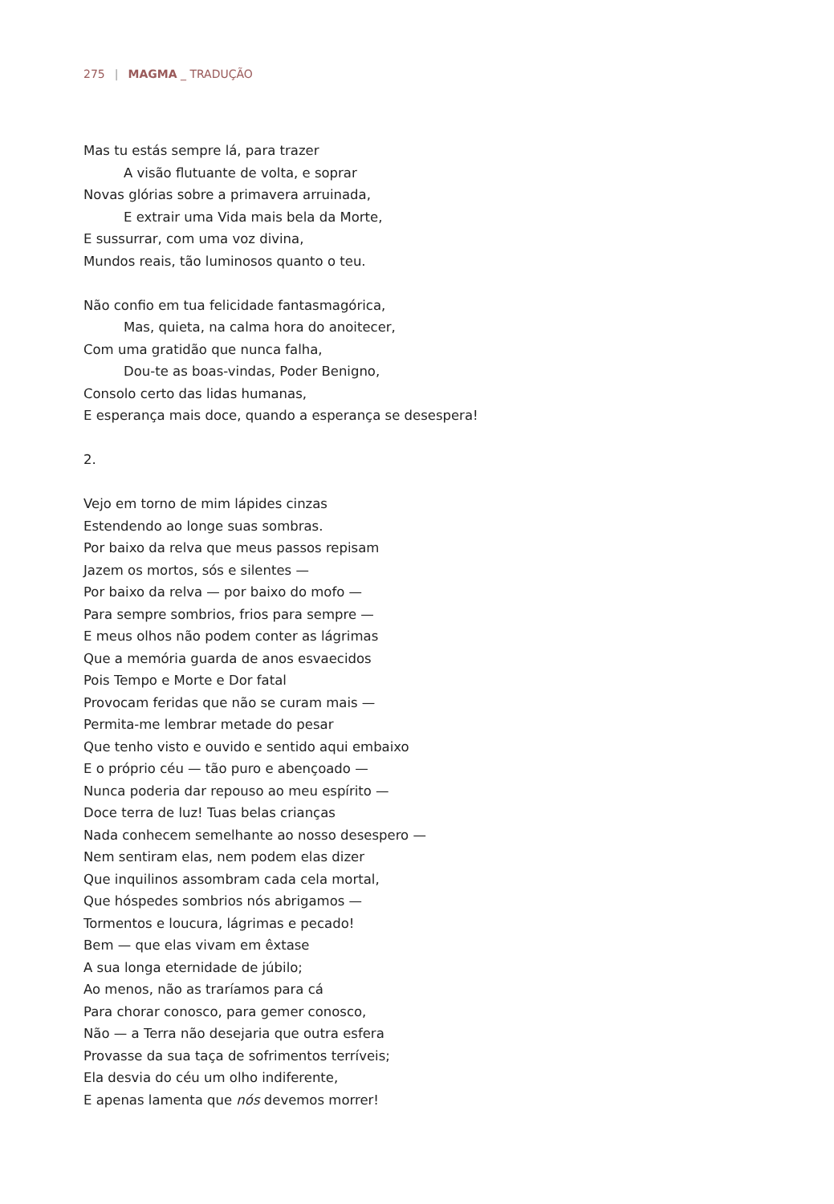275 | MAGMA _ TRADUÇÃO
Mas tu estás sempre lá, para trazer
A visão flutuante de volta, e soprar
Novas glórias sobre a primavera arruinada,
E extrair uma Vida mais bela da Morte,
E sussurrar, com uma voz divina,
Mundos reais, tão luminosos quanto o teu.
Não confio em tua felicidade fantasmagórica,
Mas, quieta, na calma hora do anoitecer,
Com uma gratidão que nunca falha,
Dou-te as boas-vindas, Poder Benigno,
Consolo certo das lidas humanas,
E esperança mais doce, quando a esperança se desespera!
2.
Vejo em torno de mim lápides cinzas
Estendendo ao longe suas sombras.
Por baixo da relva que meus passos repisam
Jazem os mortos, sós e silentes —
Por baixo da relva — por baixo do mofo —
Para sempre sombrios, frios para sempre —
E meus olhos não podem conter as lágrimas
Que a memória guarda de anos esvaecidos
Pois Tempo e Morte e Dor fatal
Provocam feridas que não se curam mais —
Permita-me lembrar metade do pesar
Que tenho visto e ouvido e sentido aqui embaixo
E o próprio céu — tão puro e abençoado —
Nunca poderia dar repouso ao meu espírito —
Doce terra de luz! Tuas belas crianças
Nada conhecem semelhante ao nosso desespero —
Nem sentiram elas, nem podem elas dizer
Que inquilinos assombram cada cela mortal,
Que hóspedes sombrios nós abrigamos —
Tormentos e loucura, lágrimas e pecado!
Bem — que elas vivam em êxtase
A sua longa eternidade de júbilo;
Ao menos, não as traríamos para cá
Para chorar conosco, para gemer conosco,
Não — a Terra não desejaria que outra esfera
Provasse da sua taça de sofrimentos terríveis;
Ela desvia do céu um olho indiferente,
E apenas lamenta que nós devemos morrer!